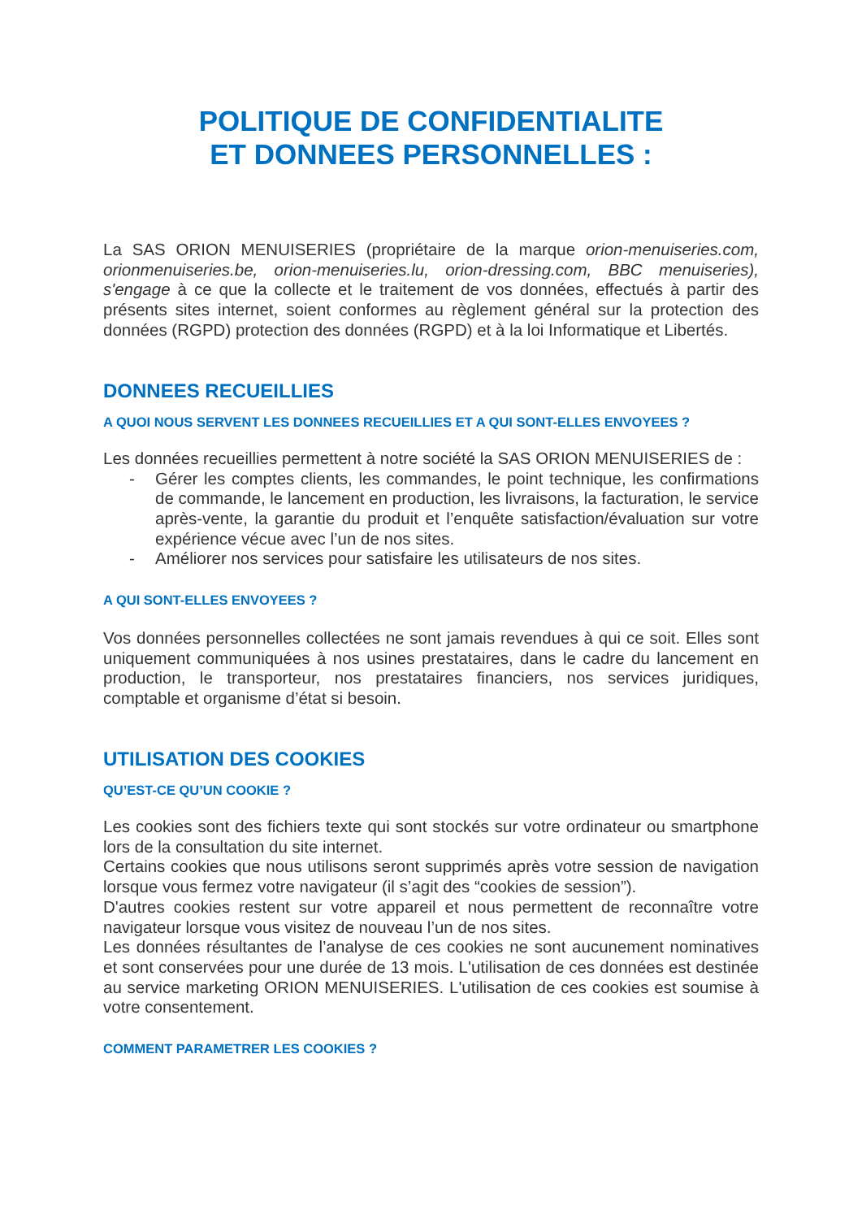POLITIQUE DE CONFIDENTIALITE
ET DONNEES PERSONNELLES :
La SAS ORION MENUISERIES (propriétaire de la marque orion-menuiseries.com, orionmenuiseries.be, orion-menuiseries.lu, orion-dressing.com, BBC menuiseries), s'engage à ce que la collecte et le traitement de vos données, effectués à partir des présents sites internet, soient conformes au règlement général sur la protection des données (RGPD) protection des données (RGPD) et à la loi Informatique et Libertés.
DONNEES RECUEILLIES
A QUOI NOUS SERVENT LES DONNEES RECUEILLIES ET A QUI SONT-ELLES ENVOYEES ?
Les données recueillies permettent à notre société la SAS ORION MENUISERIES de :
- Gérer les comptes clients, les commandes, le point technique, les confirmations de commande, le lancement en production, les livraisons, la facturation, le service après-vente, la garantie du produit et l’enquête satisfaction/évaluation sur votre expérience vécue avec l’un de nos sites.
- Améliorer nos services pour satisfaire les utilisateurs de nos sites.
A QUI SONT-ELLES ENVOYEES ?
Vos données personnelles collectées ne sont jamais revendues à qui ce soit. Elles sont uniquement communiquées à nos usines prestataires, dans le cadre du lancement en production, le transporteur, nos prestataires financiers, nos services juridiques, comptable et organisme d’état si besoin.
UTILISATION DES COOKIES
QU’EST-CE QU’UN COOKIE ?
Les cookies sont des fichiers texte qui sont stockés sur votre ordinateur ou smartphone lors de la consultation du site internet.
Certains cookies que nous utilisons seront supprimés après votre session de navigation lorsque vous fermez votre navigateur (il s’agit des “cookies de session”).
D'autres cookies restent sur votre appareil et nous permettent de reconnaître votre navigateur lorsque vous visitez de nouveau l’un de nos sites.
Les données résultantes de l’analyse de ces cookies ne sont aucunement nominatives et sont conservées pour une durée de 13 mois. L'utilisation de ces données est destinée au service marketing ORION MENUISERIES. L'utilisation de ces cookies est soumise à votre consentement.
COMMENT PARAMETRER LES COOKIES ?